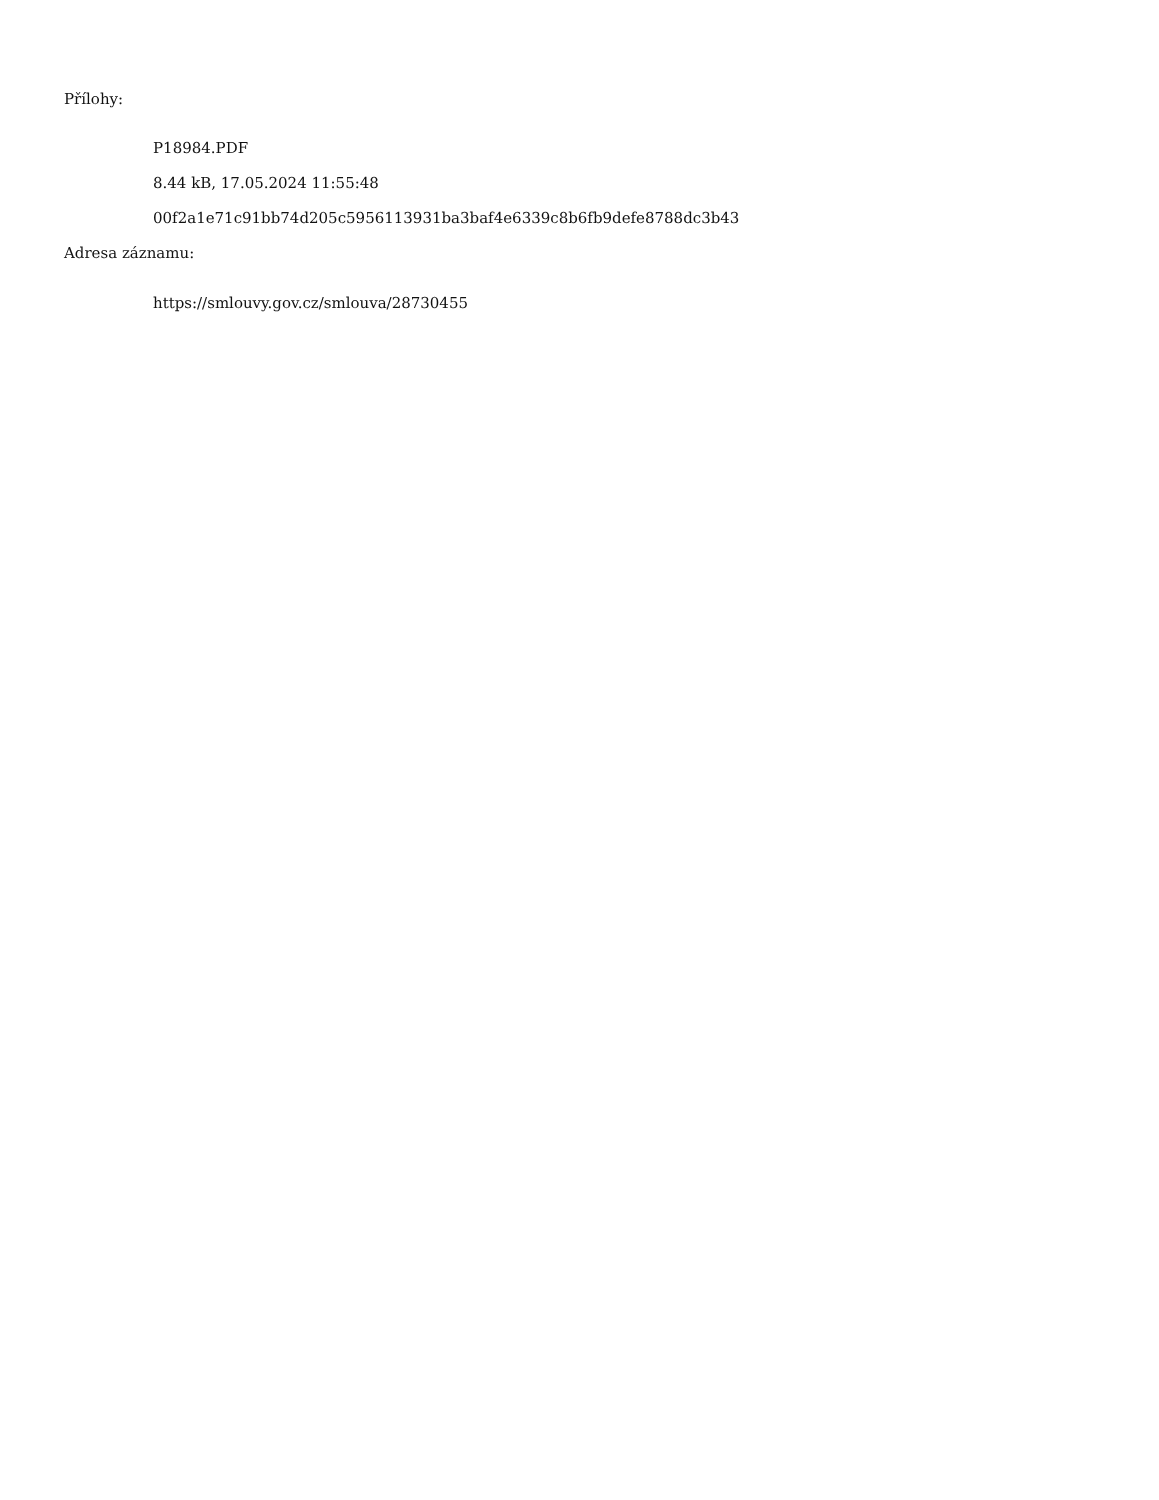Přílohy:
P18984.PDF
8.44 kB, 17.05.2024 11:55:48
00f2a1e71c91bb74d205c5956113931ba3baf4e6339c8b6fb9defe8788dc3b43
Adresa záznamu:
https://smlouvy.gov.cz/smlouva/28730455